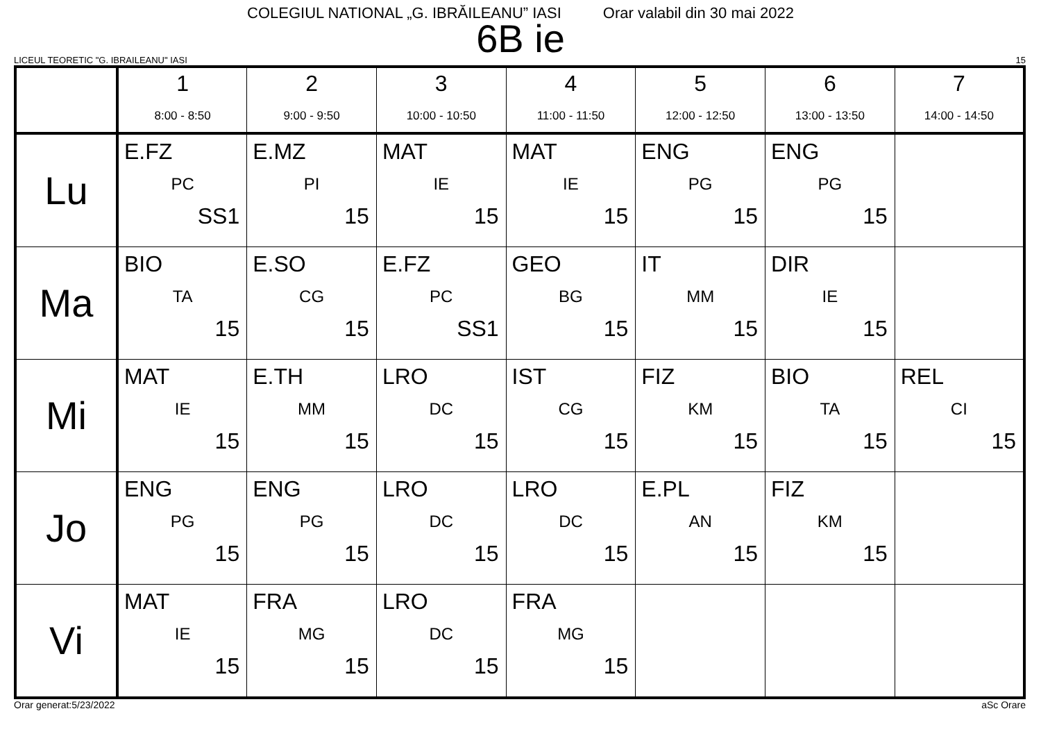COLEGIUL NATIONAL „G. IBRĂILEANU” IASI Orar valabil din 30 mai 2022
6B ie
LICEUL TEORETIC "G. IBRAILEANU" IASI 15
| | 1 8:00 - 8:50 | 2 9:00 - 9:50 | 3 10:00 - 10:50 | 4 11:00 - 11:50 | 5 12:00 - 12:50 | 6 13:00 - 13:50 | 7 14:00 - 14:50 |
| --- | --- | --- | --- | --- | --- | --- | --- |
| Lu | E.FZ PC SS1 | E.MZ PI 15 | MAT IE 15 | MAT IE 15 | ENG PG 15 | ENG PG 15 | |
| Ma | BIO TA 15 | E.SO CG 15 | E.FZ PC SS1 | GEO BG 15 | IT MM 15 | DIR IE 15 | |
| Mi | MAT IE 15 | E.TH MM 15 | LRO DC 15 | IST CG 15 | FIZ KM 15 | BIO TA 15 | REL CI 15 |
| Jo | ENG PG 15 | ENG PG 15 | LRO DC 15 | LRO DC 15 | E.PL AN 15 | FIZ KM 15 | |
| Vi | MAT IE 15 | FRA MG 15 | LRO DC 15 | FRA MG 15 | | | |
Orar generat:5/23/2022 aSc Orare